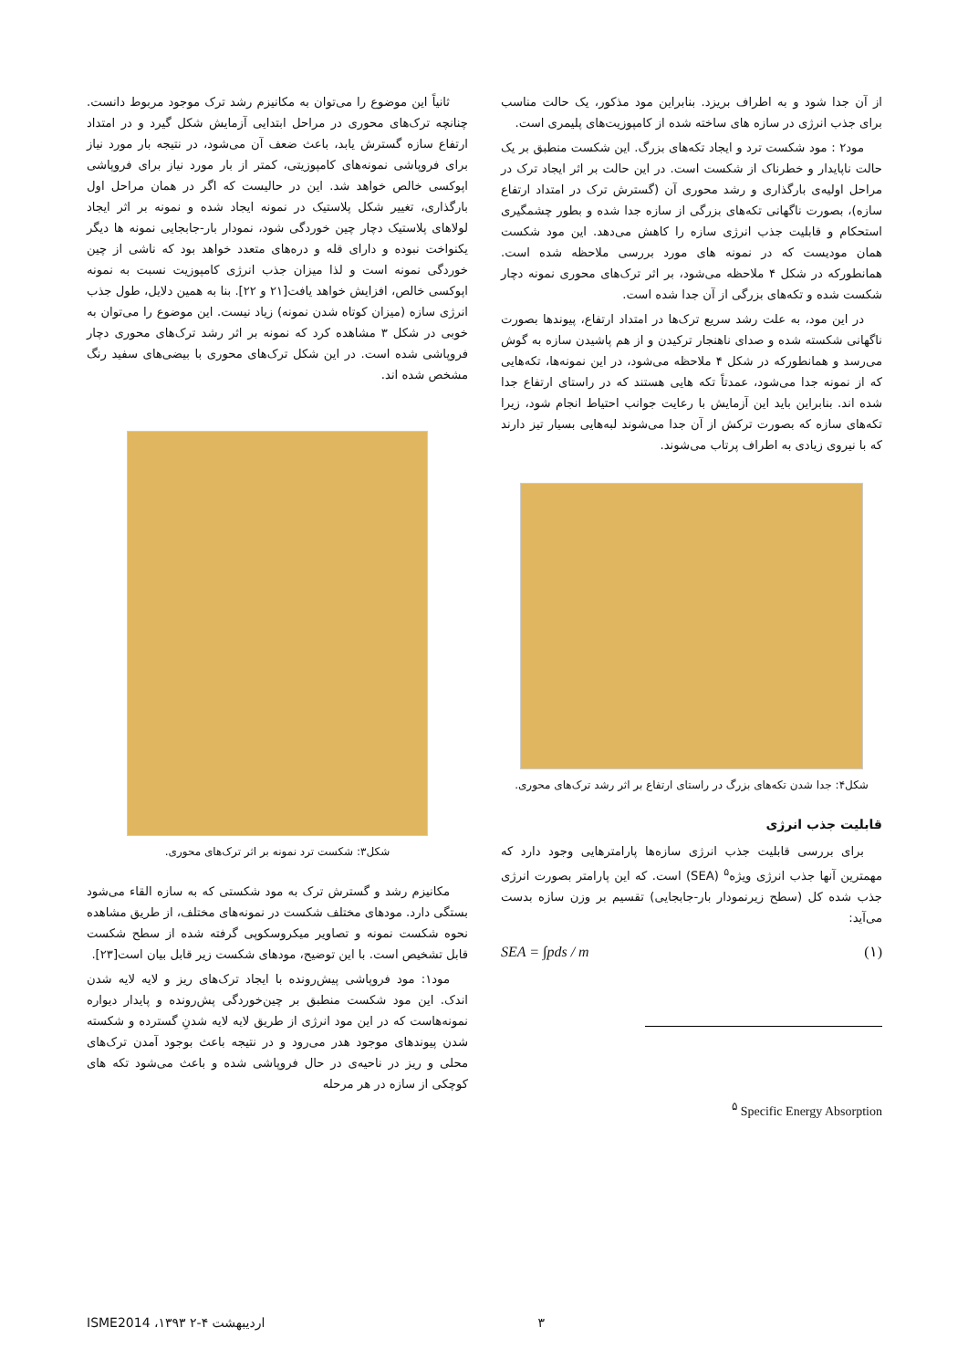ثانیاً این موضوع را می‌توان به مکانیزم رشد ترک موجود مربوط دانست. چنانچه ترک‌های محوری در مراحل ابتدایی آزمایش شکل گیرد و در امتداد ارتفاع سازه گسترش یابد، باعث ضعف آن می‌شود، در نتیجه بار مورد نیاز برای فروپاشی نمونه‌های کامپوزیتی، کمتر از بار مورد نیاز برای فروپاشی اپوکسی خالص خواهد شد. این در حالیست که اگر در همان مراحل اول بارگذاری، تغییر شکل پلاستیک در نمونه ایجاد شده و نمونه بر اثر ایجاد لولاهای پلاستیک دچار چین خوردگی شود، نمودار بار-جابجایی نمونه ها دیگر یکنواخت نبوده و دارای قله و دره‌های متعدد خواهد بود که ناشی از چین خوردگی نمونه است و لذا میزان جذب انرژی کامپوزیت نسبت به نمونه اپوکسی خالص، افزایش خواهد یافت[۲۱ و ۲۲]. بنا به همین دلایل، طول جذب انرژی سازه (میزان کوتاه شدن نمونه) زیاد نیست. این موضوع را می‌توان به خوبی در شکل ۳ مشاهده کرد که نمونه بر اثر رشد ترک‌های محوری دچار فروپاشی شده است. در این شکل ترک‌های محوری با بیضی‌های سفید رنگ مشخص شده اند.
شکل۳: شکست ترد نمونه بر اثر ترک‌های محوری.
مکانیزم رشد و گسترش ترک به مود شکستی که به سازه القاء می‌شود بستگی دارد. مودهای مختلف شکست در نمونه‌های مختلف، از طریق مشاهده نحوه شکست نمونه و تصاویر میکروسکوپی گرفته شده از سطح شکست قابل تشخیص است. با این توضیح، مودهای شکست زیر قابل بیان است[۲۳].
مود۱: مود فروپاشی پیش‌رونده با ایجاد ترک‌های ریز و لایه لایه شدن اندک. این مود شکست منطبق بر چین‌خوردگی پش‌رونده و پایدار دیواره نمونه‌هاست که در این مود انرژی از طریق لایه لایه شدنِ گسترده و شکسته شدن پیوندهای موجود هدر می‌رود و در نتیجه باعث بوجود آمدن ترک‌های محلی و ریز در ناحیه‌ی در حال فروپاشی شده و باعث می‌شود تکه های کوچکی از سازه در هر مرحله
از آن جدا شود و به اطراف بریزد. بنابراین مود مذکور، یک حالت مناسب برای جذب انرژی در سازه های ساخته شده از کامپوزیت‌های پلیمری است.
مود۲ : مود شکست ترد و ایجاد تکه‌های بزرگ. این شکست منطبق بر یک حالت ناپایدار و خطرناک از شکست است. در این حالت بر اثر ایجاد ترک در مراحل اولیه‌ی بارگذاری و رشد محوری آن (گسترش ترک در امتداد ارتفاع سازه)، بصورت ناگهانی تکه‌های بزرگی از سازه جدا شده و بطور چشمگیری استحکام و قابلیت جذب انرژی سازه را کاهش می‌دهد. این مود شکست همان مودیست که در نمونه های مورد بررسی ملاحظه شده است. همانطورکه در شکل ۴ ملاحظه می‌شود، بر اثر ترک‌های محوری نمونه دچار شکست شده و تکه‌های بزرگی از آن جدا شده است.
در این مود، به علت رشد سریع ترک‌ها در امتداد ارتفاع، پیوندها بصورت ناگهانی شکسته شده و صدای ناهنجار ترکیدن و از هم پاشیدن سازه به گوش می‌رسد و همانطورکه در شکل ۴ ملاحظه می‌شود، در این نمونه‌ها، تکه‌هایی که از نمونه جدا می‌شود، عمدتاً تکه هایی هستند که در راستای ارتفاع جدا شده اند. بنابراین باید این آزمایش با رعایت جوانب احتیاط انجام شود، زیرا تکه‌های سازه که بصورت ترکش از آن جدا می‌شوند لبه‌هایی بسیار تیز دارند که با نیروی زیادی به اطراف پرتاب می‌شوند.
شکل۴: جدا شدن تکه‌های بزرگ در راستای ارتفاع بر اثر رشد ترک‌های محوری.
قابلیت جذب انرژی
برای بررسی قابلیت جذب انرژی سازه‌ها پارامترهایی وجود دارد که مهمترین آنها جذب انرژی ویژه<sup>۵</sup> (SEA) است. که این پارامتر بصورت انرژی جذب شده کل (سطح زیرنمودار بار-جابجایی) تقسیم بر وزن سازه بدست می‌آید:
SEA = ∫pds / m (۱)
<sup>۵</sup> Specific Energy Absorption
ISME2014 ،۱۳۹۳ ۲-۴ اردیبهشت ۳